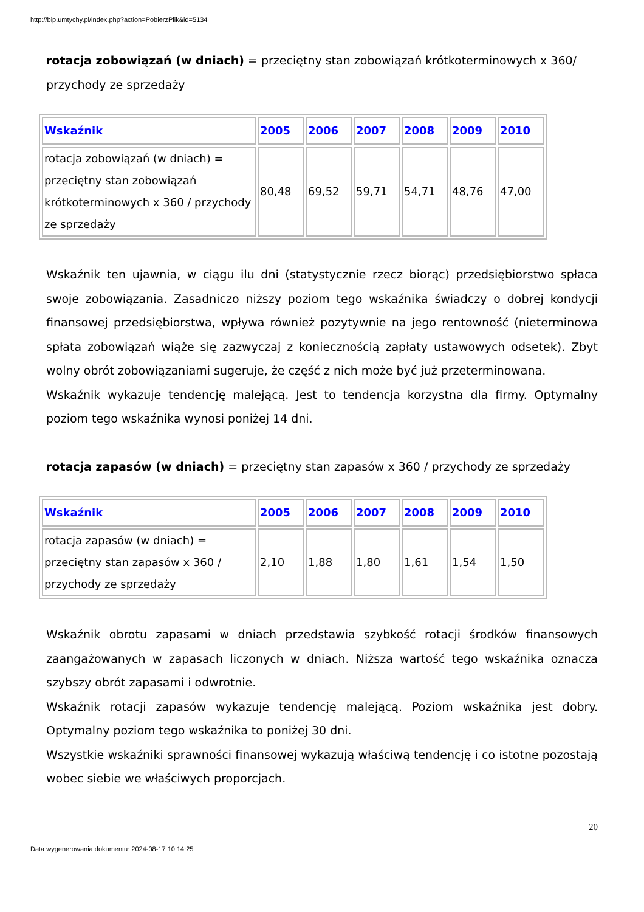http://bip.umtychy.pl/index.php?action=PobierzPlik&id=5134
rotacja zobowiązań (w dniach) = przeciętny stan zobowiązań krótkoterminowych x 360/ przychody ze sprzedaży
| Wskaźnik | 2005 | 2006 | 2007 | 2008 | 2009 | 2010 |
| --- | --- | --- | --- | --- | --- | --- |
| rotacja zobowiązań (w dniach) = przeciętny stan zobowiązań krótkoterminowych x 360 / przychody ze sprzedaży | 80,48 | 69,52 | 59,71 | 54,71 | 48,76 | 47,00 |
Wskaźnik ten ujawnia, w ciągu ilu dni (statystycznie rzecz biorąc) przedsiębiorstwo spłaca swoje zobowiązania. Zasadniczo niższy poziom tego wskaźnika świadczy o dobrej kondycji finansowej przedsiębiorstwa, wpływa również pozytywnie na jego rentowność (nieterminowa spłata zobowiązań wiąże się zazwyczaj z koniecznością zapłaty ustawowych odsetek). Zbyt wolny obrót zobowiązaniami sugeruje, że część z nich może być już przeterminowana.
Wskaźnik wykazuje tendencję malejącą. Jest to tendencja korzystna dla firmy. Optymalny poziom tego wskaźnika wynosi poniżej 14 dni.
rotacja zapasów (w dniach) = przeciętny stan zapasów x 360 / przychody ze sprzedaży
| Wskaźnik | 2005 | 2006 | 2007 | 2008 | 2009 | 2010 |
| --- | --- | --- | --- | --- | --- | --- |
| rotacja zapasów (w dniach) = przeciętny stan zapasów x 360 / przychody ze sprzedaży | 2,10 | 1,88 | 1,80 | 1,61 | 1,54 | 1,50 |
Wskaźnik obrotu zapasami w dniach przedstawia szybkość rotacji środków finansowych zaangażowanych w zapasach liczonych w dniach. Niższa wartość tego wskaźnika oznacza szybszy obrót zapasami i odwrotnie.
Wskaźnik rotacji zapasów wykazuje tendencję malejącą. Poziom wskaźnika jest dobry. Optymalny poziom tego wskaźnika to poniżej 30 dni.
Wszystkie wskaźniki sprawności finansowej wykazują właściwą tendencję i co istotne pozostają wobec siebie we właściwych proporcjach.
20
Data wygenerowania dokumentu: 2024-08-17 10:14:25